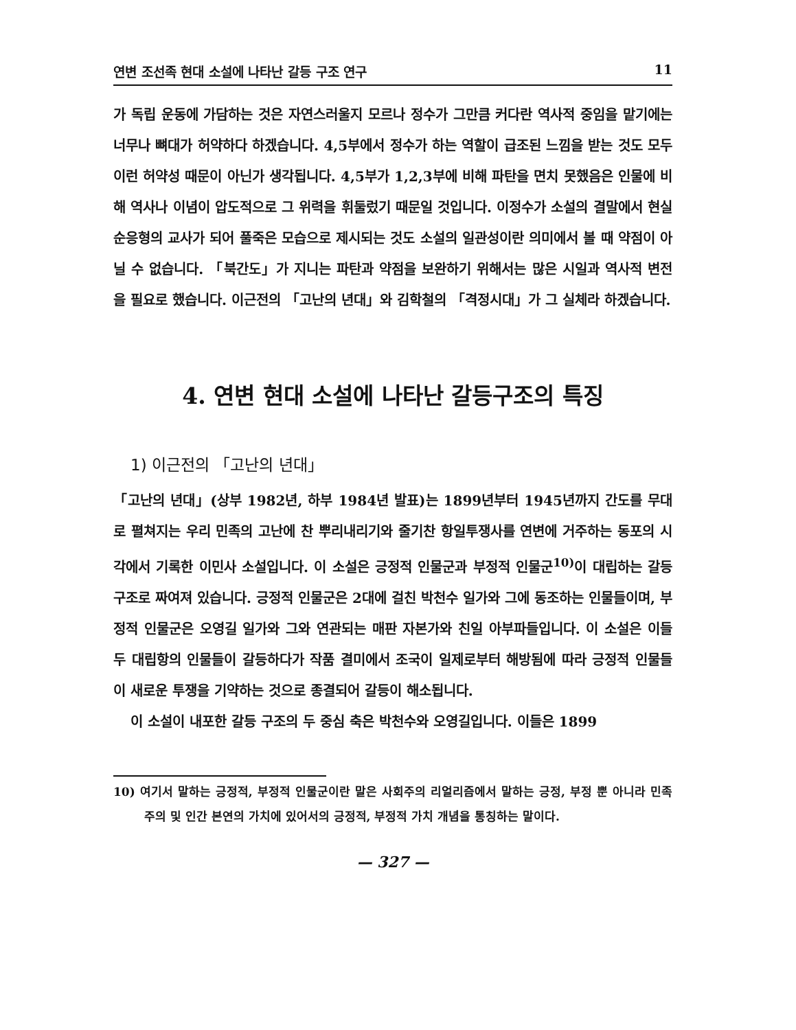연변 조선족 현대 소설에 나타난 갈등 구조 연구 11
가 독립 운동에 가담하는 것은 자연스러울지 모르나 정수가 그만큼 커다란 역사적 중임을 맡기에는 너무나 뼈대가 허약하다 하겠습니다. 4,5부에서 정수가 하는 역할이 급조된 느낌을 받는 것도 모두 이런 허약성 때문이 아닌가 생각됩니다. 4,5부가 1,2,3부에 비해 파탄을 면치 못했음은 인물에 비해 역사나 이념이 압도적으로 그 위력을 휘둘렀기 때문일 것입니다. 이정수가 소설의 결말에서 현실 순응형의 교사가 되어 풀죽은 모습으로 제시되는 것도 소설의 일관성이란 의미에서 볼 때 약점이 아닐 수 없습니다. 「북간도」가 지니는 파탄과 약점을 보완하기 위해서는 많은 시일과 역사적 변전을 필요로 했습니다. 이근전의 「고난의 년대」와 김학철의 「격정시대」가 그 실체라 하겠습니다.
4. 연변 현대 소설에 나타난 갈등구조의 특징
1) 이근전의 「고난의 년대」
「고난의 년대」(상부 1982년, 하부 1984년 발표)는 1899년부터 1945년까지 간도를 무대로 펼쳐지는 우리 민족의 고난에 찬 뿌리내리기와 줄기찬 항일투쟁사를 연변에 거주하는 동포의 시각에서 기록한 이민사 소설입니다. 이 소설은 긍정적 인물군과 부정적 인물군<sup>10)</sup>이 대립하는 갈등구조로 짜여져 있습니다. 긍정적 인물군은 2대에 걸친 박천수 일가와 그에 동조하는 인물들이며, 부정적 인물군은 오영길 일가와 그와 연관되는 매판 자본가와 친일 아부파들입니다. 이 소설은 이들 두 대립항의 인물들이 갈등하다가 작품 결미에서 조국이 일제로부터 해방됨에 따라 긍정적 인물들이 새로운 투쟁을 기약하는 것으로 종결되어 갈등이 해소됩니다.
이 소설이 내포한 갈등 구조의 두 중심 축은 박천수와 오영길입니다. 이들은 1899
10) 여기서 말하는 긍정적, 부정적 인물군이란 말은 사회주의 리얼리즘에서 말하는 긍정, 부정 뿐 아니라 민족주의 및 인간 본연의 가치에 있어서의 긍정적, 부정적 가치 개념을 통칭하는 말이다.
— 327 —